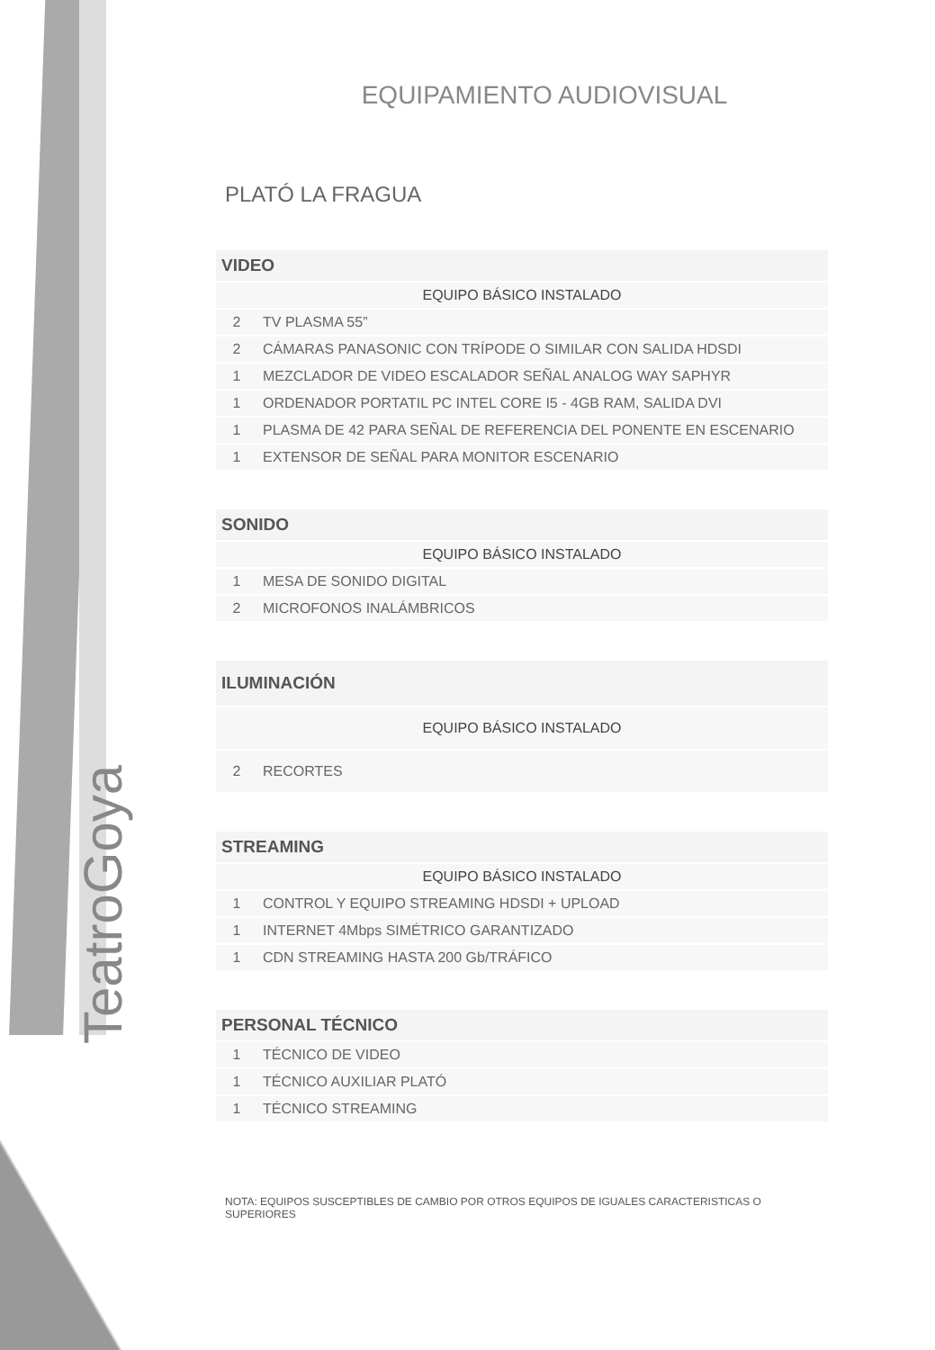TeatroGoya
EQUIPAMIENTO AUDIOVISUAL
PLATÓ LA FRAGUA
| VIDEO | |
| --- | --- |
| EQUIPO BÁSICO INSTALADO | |
| 2 | TV PLASMA 55” |
| 2 | CÁMARAS PANASONIC CON TRÍPODE O SIMILAR CON SALIDA HDSDI |
| 1 | MEZCLADOR DE VIDEO ESCALADOR SEÑAL ANALOG WAY SAPHYR |
| 1 | ORDENADOR PORTATIL PC INTEL CORE I5 - 4GB RAM, SALIDA DVI |
| 1 | PLASMA DE 42 PARA SEÑAL DE REFERENCIA DEL PONENTE EN ESCENARIO |
| 1 | EXTENSOR DE SEÑAL PARA MONITOR ESCENARIO |
| SONIDO | |
| --- | --- |
| EQUIPO BÁSICO INSTALADO | |
| 1 | MESA DE SONIDO DIGITAL |
| 2 | MICROFONOS INALÁMBRICOS |
| ILUMINACIÓN | |
| --- | --- |
| EQUIPO BÁSICO INSTALADO | |
| 2 | RECORTES |
| STREAMING | |
| --- | --- |
| EQUIPO BÁSICO INSTALADO | |
| 1 | CONTROL Y EQUIPO STREAMING HDSDI + UPLOAD |
| 1 | INTERNET 4Mbps SIMÉTRICO GARANTIZADO |
| 1 | CDN STREAMING HASTA 200 Gb/TRÁFICO |
| PERSONAL TÉCNICO | |
| --- | --- |
| 1 | TÉCNICO DE VIDEO |
| 1 | TÉCNICO AUXILIAR PLATÓ |
| 1 | TÉCNICO STREAMING |
NOTA: EQUIPOS SUSCEPTIBLES DE CAMBIO POR OTROS EQUIPOS DE IGUALES CARACTERISTICAS O SUPERIORES